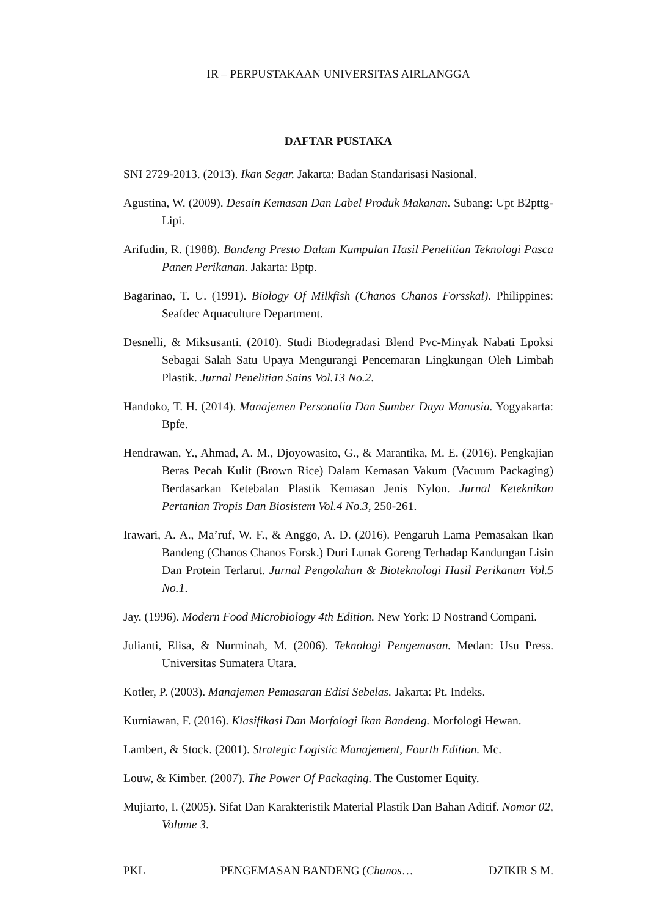IR – PERPUSTAKAAN UNIVERSITAS AIRLANGGA
DAFTAR PUSTAKA
SNI 2729-2013. (2013). Ikan Segar. Jakarta: Badan Standarisasi Nasional.
Agustina, W. (2009). Desain Kemasan Dan Label Produk Makanan. Subang: Upt B2pttg-Lipi.
Arifudin, R. (1988). Bandeng Presto Dalam Kumpulan Hasil Penelitian Teknologi Pasca Panen Perikanan. Jakarta: Bptp.
Bagarinao, T. U. (1991). Biology Of Milkfish (Chanos Chanos Forsskal). Philippines: Seafdec Aquaculture Department.
Desnelli, & Miksusanti. (2010). Studi Biodegradasi Blend Pvc-Minyak Nabati Epoksi Sebagai Salah Satu Upaya Mengurangi Pencemaran Lingkungan Oleh Limbah Plastik. Jurnal Penelitian Sains Vol.13 No.2.
Handoko, T. H. (2014). Manajemen Personalia Dan Sumber Daya Manusia. Yogyakarta: Bpfe.
Hendrawan, Y., Ahmad, A. M., Djoyowasito, G., & Marantika, M. E. (2016). Pengkajian Beras Pecah Kulit (Brown Rice) Dalam Kemasan Vakum (Vacuum Packaging) Berdasarkan Ketebalan Plastik Kemasan Jenis Nylon. Jurnal Keteknikan Pertanian Tropis Dan Biosistem Vol.4 No.3, 250-261.
Irawari, A. A., Ma’ruf, W. F., & Anggo, A. D. (2016). Pengaruh Lama Pemasakan Ikan Bandeng (Chanos Chanos Forsk.) Duri Lunak Goreng Terhadap Kandungan Lisin Dan Protein Terlarut. Jurnal Pengolahan & Bioteknologi Hasil Perikanan Vol.5 No.1.
Jay. (1996). Modern Food Microbiology 4th Edition. New York: D Nostrand Compani.
Julianti, Elisa, & Nurminah, M. (2006). Teknologi Pengemasan. Medan: Usu Press. Universitas Sumatera Utara.
Kotler, P. (2003). Manajemen Pemasaran Edisi Sebelas. Jakarta: Pt. Indeks.
Kurniawan, F. (2016). Klasifikasi Dan Morfologi Ikan Bandeng. Morfologi Hewan.
Lambert, & Stock. (2001). Strategic Logistic Manajement, Fourth Edition. Mc.
Louw, & Kimber. (2007). The Power Of Packaging. The Customer Equity.
Mujiarto, I. (2005). Sifat Dan Karakteristik Material Plastik Dan Bahan Aditif. Nomor 02, Volume 3.
PKL PENGEMASAN BANDENG (Chanos… DZIKIR S M.